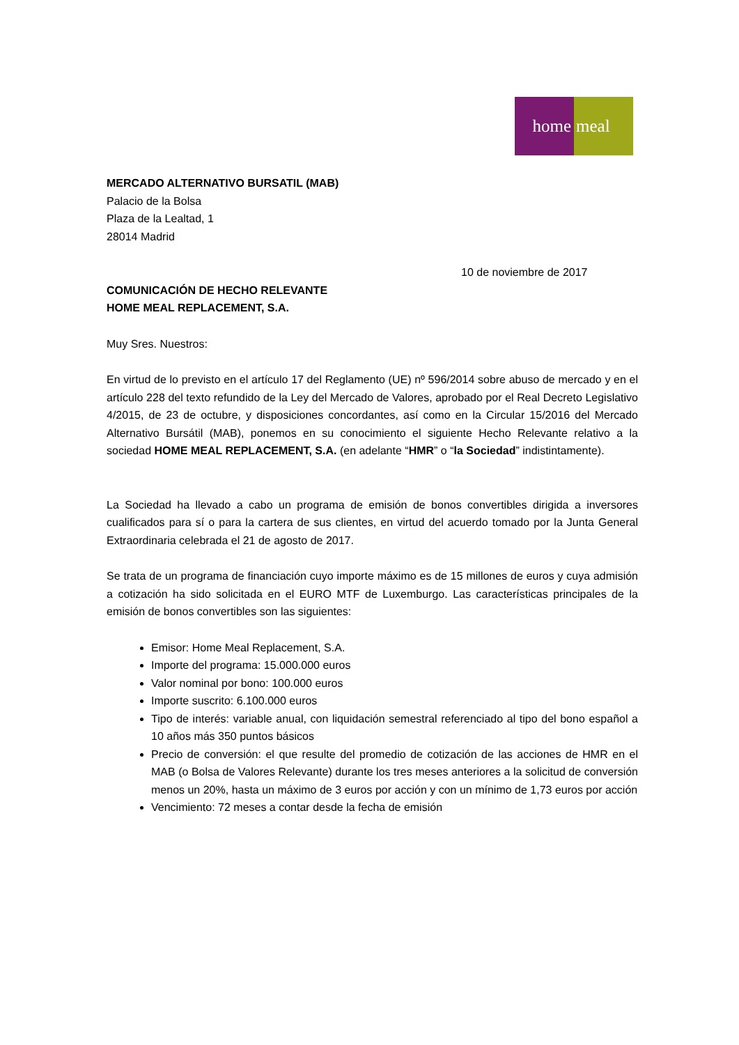home meal
MERCADO ALTERNATIVO BURSATIL (MAB)
Palacio de la Bolsa
Plaza de la Lealtad, 1
28014 Madrid
10 de noviembre de 2017
COMUNICACIÓN DE HECHO RELEVANTE
HOME MEAL REPLACEMENT, S.A.
Muy Sres. Nuestros:
En virtud de lo previsto en el artículo 17 del Reglamento (UE) nº 596/2014 sobre abuso de mercado y en el artículo 228 del texto refundido de la Ley del Mercado de Valores, aprobado por el Real Decreto Legislativo 4/2015, de 23 de octubre, y disposiciones concordantes, así como en la Circular 15/2016 del Mercado Alternativo Bursátil (MAB), ponemos en su conocimiento el siguiente Hecho Relevante relativo a la sociedad HOME MEAL REPLACEMENT, S.A. (en adelante “HMR” o “la Sociedad” indistintamente).
La Sociedad ha llevado a cabo un programa de emisión de bonos convertibles dirigida a inversores cualificados para sí o para la cartera de sus clientes, en virtud del acuerdo tomado por la Junta General Extraordinaria celebrada el 21 de agosto de 2017.
Se trata de un programa de financiación cuyo importe máximo es de 15 millones de euros y cuya admisión a cotización ha sido solicitada en el EURO MTF de Luxemburgo. Las características principales de la emisión de bonos convertibles son las siguientes:
Emisor: Home Meal Replacement, S.A.
Importe del programa: 15.000.000 euros
Valor nominal por bono: 100.000 euros
Importe suscrito: 6.100.000 euros
Tipo de interés: variable anual, con liquidación semestral referenciado al tipo del bono español a 10 años más 350 puntos básicos
Precio de conversión: el que resulte del promedio de cotización de las acciones de HMR en el MAB (o Bolsa de Valores Relevante) durante los tres meses anteriores a la solicitud de conversión menos un 20%, hasta un máximo de 3 euros por acción y con un mínimo de 1,73 euros por acción
Vencimiento: 72 meses a contar desde la fecha de emisión